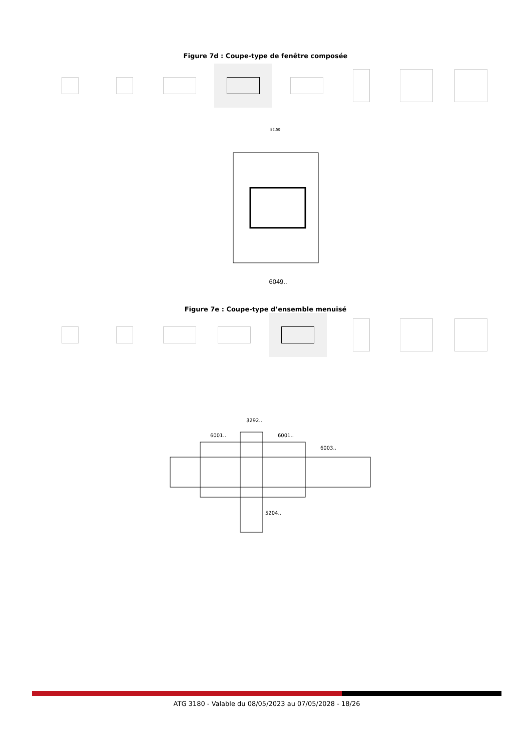Figure 7d : Coupe-type de fenêtre composée
82.50
6049..
Figure 7e : Coupe-type d’ensemble menuisé
6001..
3292..
6001..
6003..
5204..
ATG 3180 - Valable du 08/05/2023 au 07/05/2028 - 18/26